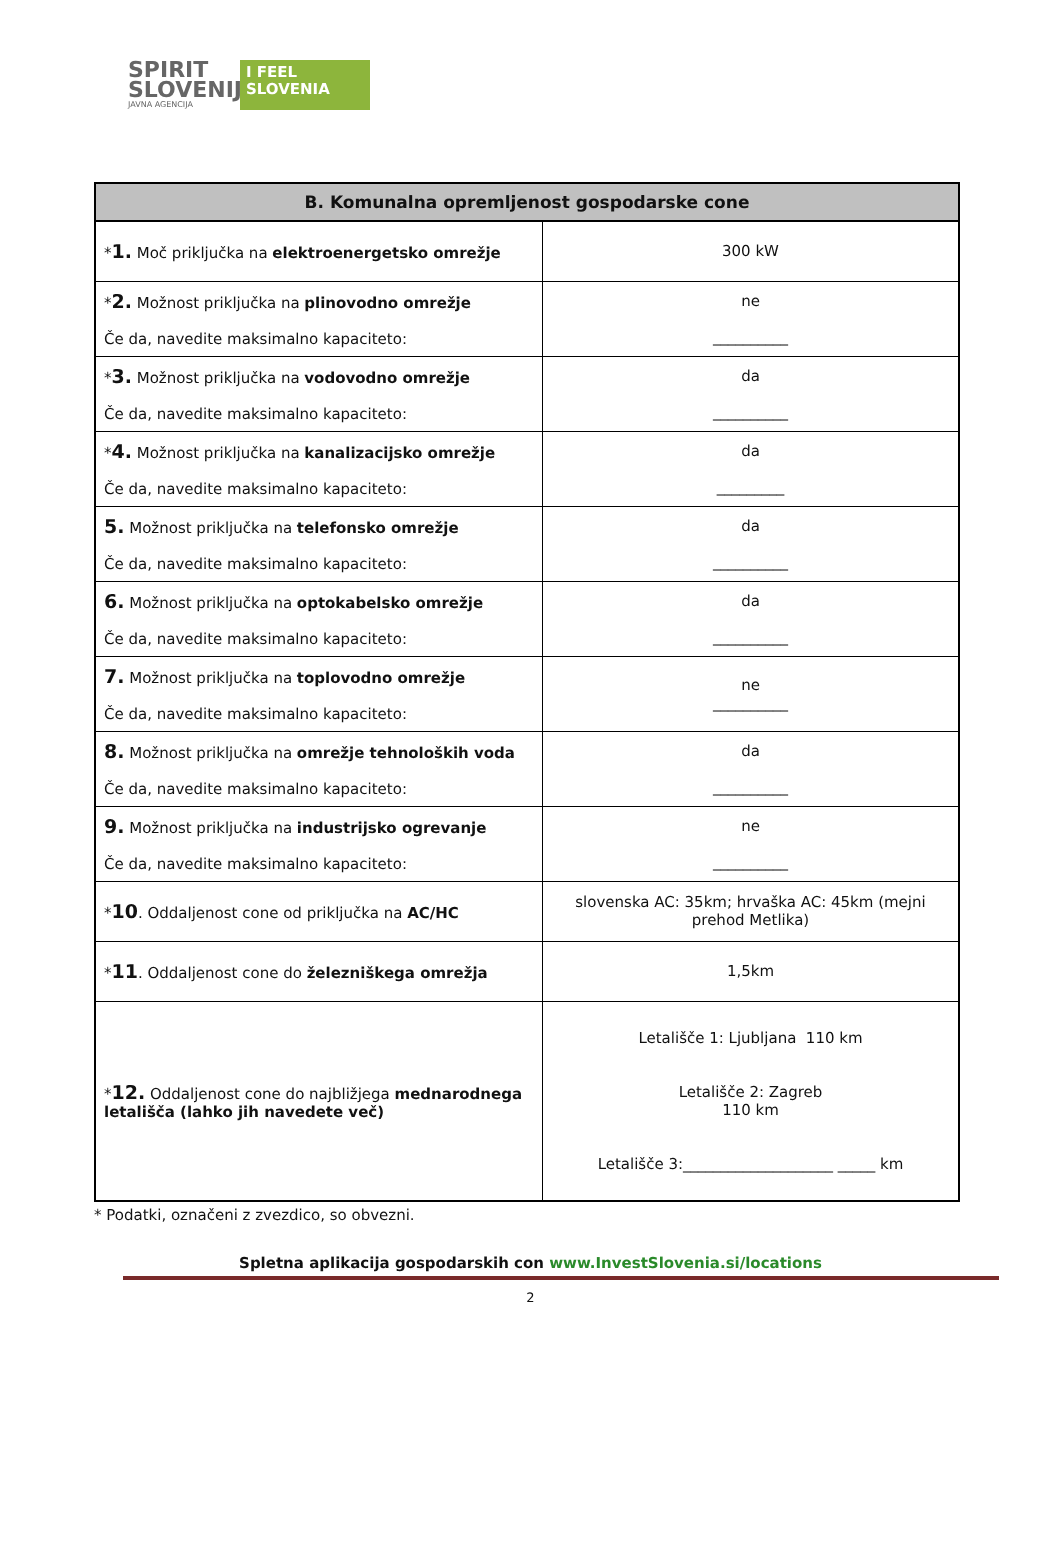SPIRIT
SLOVENIJA
JAVNA AGENCIJA
I FEEL
SLOVENIA
| B. Komunalna opremljenost gospodarske cone | |
| --- | --- |
| * 1. Moč priključka na elektroenergetsko omrežje | 300 kW |
| * 2. Možnost priključka na plinovodno omrežje Če da, navedite maksimalno kapaciteto: | ne __________ |
| * 3. Možnost priključka na vodovodno omrežje Če da, navedite maksimalno kapaciteto: | da __________ |
| * 4. Možnost priključka na kanalizacijsko omrežje Če da, navedite maksimalno kapaciteto: | da _________ |
| 5. Možnost priključka na telefonsko omrežje Če da, navedite maksimalno kapaciteto: | da __________ |
| 6. Možnost priključka na optokabelsko omrežje Če da, navedite maksimalno kapaciteto: | da __________ |
| 7. Možnost priključka na toplovodno omrežje Če da, navedite maksimalno kapaciteto: | ne __________ |
| 8. Možnost priključka na omrežje tehnoloških voda Če da, navedite maksimalno kapaciteto: | da __________ |
| 9. Možnost priključka na industrijsko ogrevanje Če da, navedite maksimalno kapaciteto: | ne __________ |
| * 10 . Oddaljenost cone od priključka na AC/HC | slovenska AC: 35km; hrvaška AC: 45km (mejni prehod Metlika) |
| * 11 . Oddaljenost cone do železniškega omrežja | 1,5km |
| * 12. Oddaljenost cone do najbližjega mednarodnega letališča (lahko jih navedete več) | Letališče 1: Ljubljana 110 km Letališče 2: Zagreb 110 km Letališče 3:____________________ _____ km |
* Podatki, označeni z zvezdico, so obvezni.
Spletna aplikacija gospodarskih con www.InvestSlovenia.si/locations
2